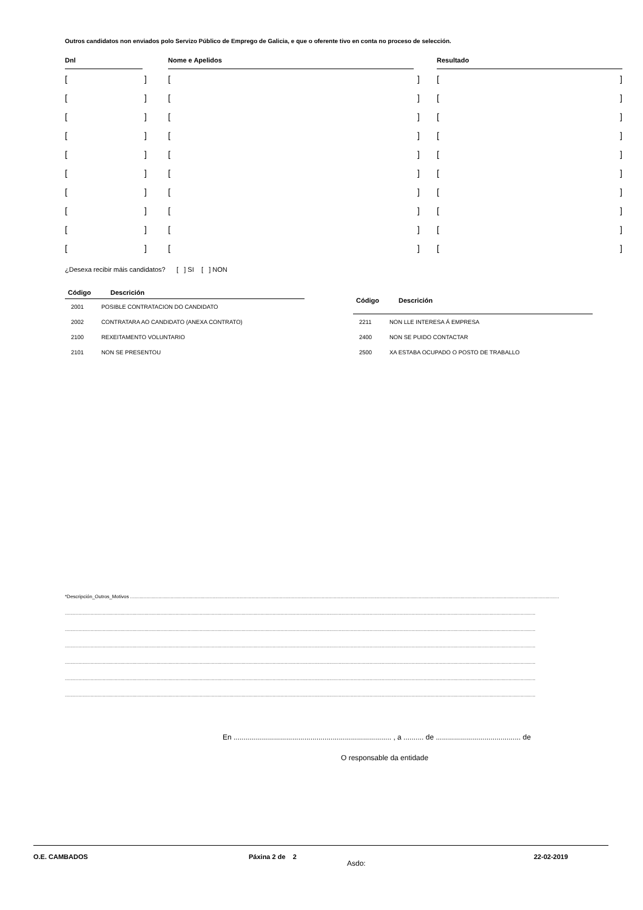Outros candidatos non enviados polo Servizo Público de Emprego de Galicia, e que o oferente tivo en conta no proceso de selección.
| Dnl | | Nome e Apelidos | | Resultado |
| --- | --- | --- | --- | --- |
| [ ] | | [ ] | | [ ] |
| [ ] | | [ ] | | [ ] |
| [ ] | | [ ] | | [ ] |
| [ ] | | [ ] | | [ ] |
| [ ] | | [ ] | | [ ] |
| [ ] | | [ ] | | [ ] |
| [ ] | | [ ] | | [ ] |
| [ ] | | [ ] | | [ ] |
| [ ] | | [ ] | | [ ] |
| [ ] | | [ ] | | [ ] |
¿Desexa recibir máis candidatos? [ ] SI [ ] NON
| Código | Descrición |
| --- | --- |
| 2001 | POSIBLE CONTRATACION DO CANDIDATO |
| 2002 | CONTRATARA AO CANDIDATO (ANEXA CONTRATO) |
| 2100 | REXEITAMENTO VOLUNTARIO |
| 2101 | NON SE PRESENTOU |
| Código | Descrición |
| --- | --- |
| 2211 | NON LLE INTERESA Á EMPRESA |
| 2400 | NON SE PUIDO CONTACTAR |
| 2500 | XA ESTABA OCUPADO O POSTO DE TRABALLO |
*Descripción_Outros_Motivos ..............................................................................................................................................................................................................................................................................................................................
.............................................................................................................................................................................................................................................................................................................................................................
.............................................................................................................................................................................................................................................................................................................................................................
.............................................................................................................................................................................................................................................................................................................................................................
.............................................................................................................................................................................................................................................................................................................................................................
.............................................................................................................................................................................................................................................................................................................................................................
.............................................................................................................................................................................................................................................................................................................................................................
En .............................................................................. , a .......... de .......................................... de
O responsable da entidade
Asdo:
O.E. CAMBADOS Páxina 2 de 2 22-02-2019